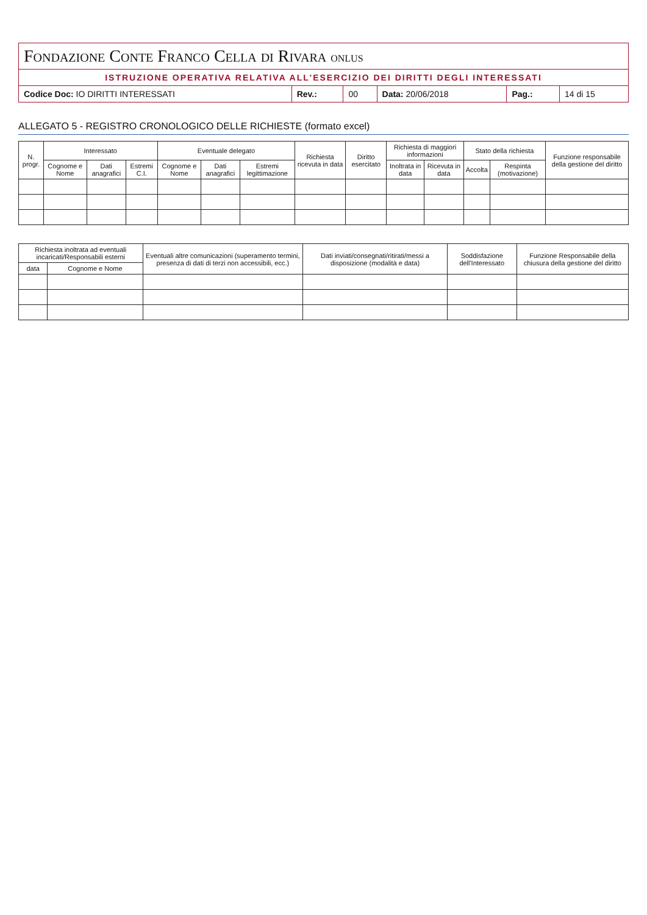| Fondazione Conte Franco Cella di Rivara ONLUS | | | | | |
| ISTRUZIONE OPERATIVA RELATIVA ALL'ESERCIZIO DEI DIRITTI DEGLI INTERESSATI | | | | | |
| Codice Doc: IO DIRITTI INTERESSATI | Rev.: | 00 | Data: 20/06/2018 | Pag.: | 14 di 15 |
ALLEGATO 5 - REGISTRO CRONOLOGICO DELLE RICHIESTE (formato excel)
| N. progr. | Interessato | | | Eventuale delegato | | | Richiesta ricevuta in data | Diritto esercitato | Richiesta di maggiori informazioni | | Stato della richiesta | | Funzione responsabile della gestione del diritto |
| --- | --- | --- | --- | --- | --- | --- | --- | --- | --- | --- | --- | --- | --- |
| | Cognome e Nome | Dati anagrafici | Estremi C.I. | Cognome e Nome | Dati anagrafici | Estremi legittimazione | | | Inoltrata in data | Ricevuta in data | Accolta | Respinta (motivazione) | |
| Richiesta inoltrata ad eventuali incaricati/Responsabili esterni | | Eventuali altre comunicazioni (superamento termini, presenza di dati di terzi non accessibili, ecc.) | Dati inviati/consegnati/ritirati/messi a disposizione (modalità e data) | Soddisfazione dell'Interessato | Funzione Responsabile della chiusura della gestione del diritto |
| --- | --- | --- | --- | --- | --- |
| data | Cognome e Nome | | | | |